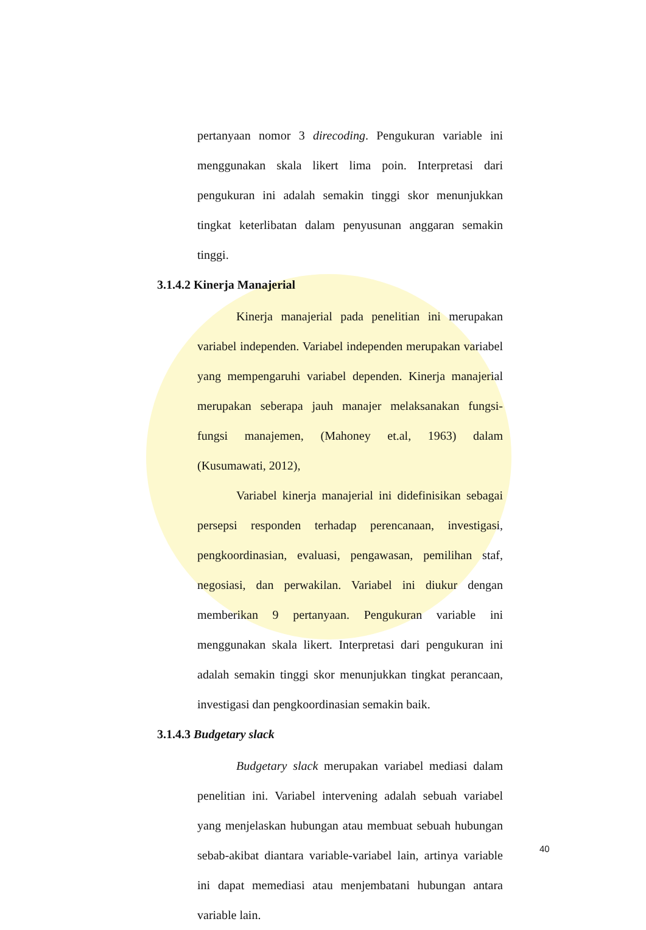pertanyaan nomor 3 direcoding. Pengukuran variable ini menggunakan skala likert lima poin. Interpretasi dari pengukuran ini adalah semakin tinggi skor menunjukkan tingkat keterlibatan dalam penyusunan anggaran semakin tinggi.
3.1.4.2 Kinerja Manajerial
Kinerja manajerial pada penelitian ini merupakan variabel independen. Variabel independen merupakan variabel yang mempengaruhi variabel dependen. Kinerja manajerial merupakan seberapa jauh manajer melaksanakan fungsi-fungsi manajemen, (Mahoney et.al, 1963) dalam (Kusumawati, 2012),
Variabel kinerja manajerial ini didefinisikan sebagai persepsi responden terhadap perencanaan, investigasi, pengkoordinasian, evaluasi, pengawasan, pemilihan staf, negosiasi, dan perwakilan. Variabel ini diukur dengan memberikan 9 pertanyaan. Pengukuran variable ini menggunakan skala likert. Interpretasi dari pengukuran ini adalah semakin tinggi skor menunjukkan tingkat perancaan, investigasi dan pengkoordinasian semakin baik.
3.1.4.3 Budgetary slack
Budgetary slack merupakan variabel mediasi dalam penelitian ini. Variabel intervening adalah sebuah variabel yang menjelaskan hubungan atau membuat sebuah hubungan sebab-akibat diantara variable-variabel lain, artinya variable ini dapat memediasi atau menjembatani hubungan antara variable lain.
40